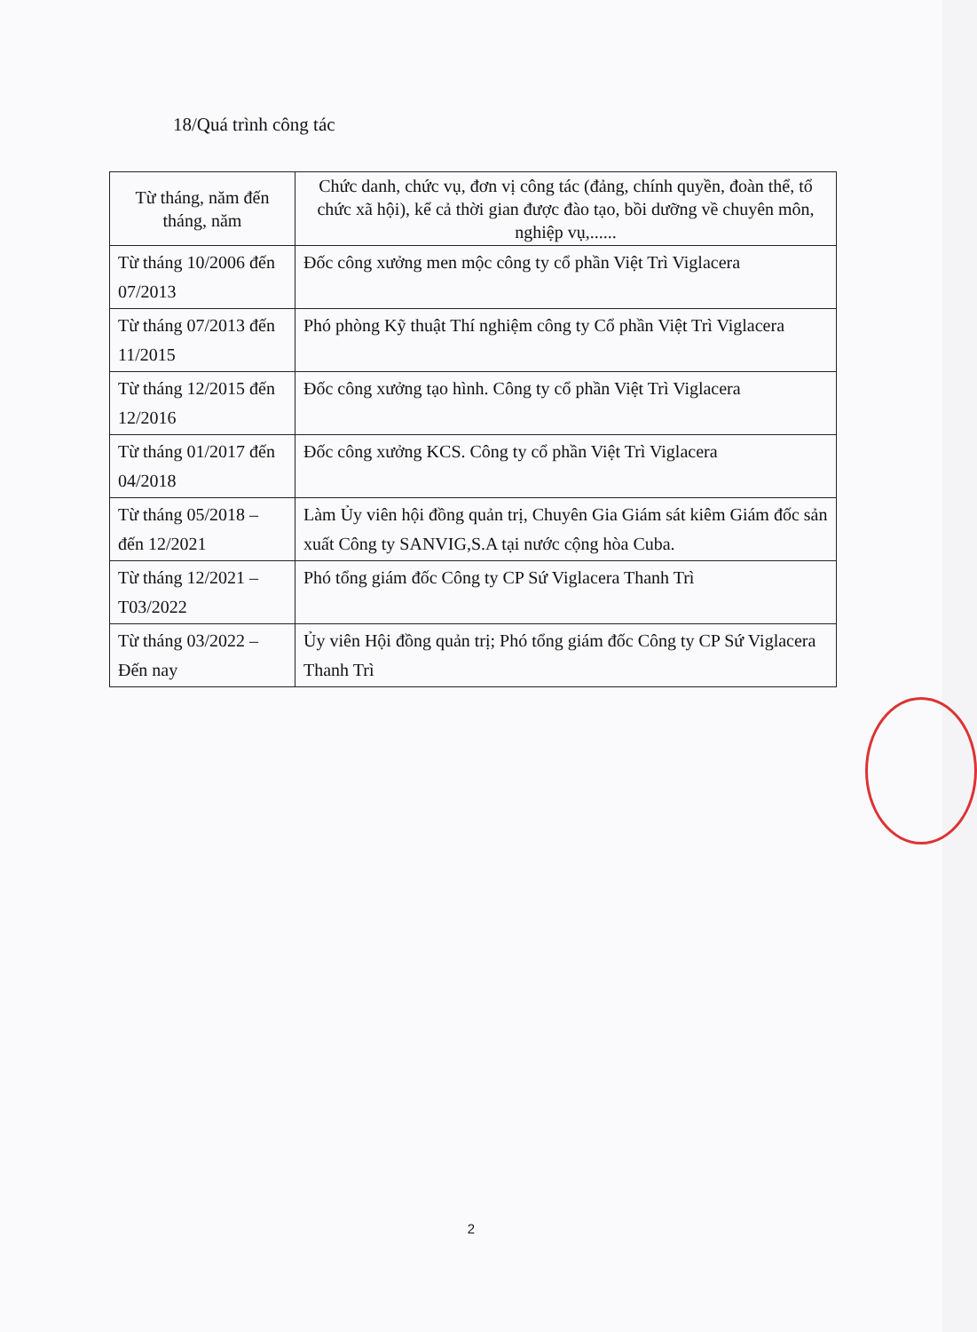18/Quá trình công tác
| Từ tháng, năm đến tháng, năm | Chức danh, chức vụ, đơn vị công tác (đảng, chính quyền, đoàn thể, tổ chức xã hội), kể cả thời gian được đào tạo, bồi dưỡng về chuyên môn, nghiệp vụ,...... |
| --- | --- |
| Từ tháng 10/2006 đến 07/2013 | Đốc công xưởng men mộc công ty cổ phần Việt Trì Viglacera |
| Từ tháng 07/2013 đến 11/2015 | Phó phòng Kỹ thuật Thí nghiệm công ty Cổ phần Việt Trì Viglacera |
| Từ tháng 12/2015 đến 12/2016 | Đốc công xưởng tạo hình. Công ty cổ phần Việt Trì Viglacera |
| Từ tháng 01/2017 đến 04/2018 | Đốc công xưởng KCS. Công ty cổ phần Việt Trì Viglacera |
| Từ tháng 05/2018 – đến 12/2021 | Làm Ủy viên hội đồng quản trị, Chuyên Gia Giám sát kiêm Giám đốc sản xuất Công ty SANVIG,S.A tại nước cộng hòa Cuba. |
| Từ tháng 12/2021 – T03/2022 | Phó tổng giám đốc Công ty CP Sứ Viglacera Thanh Trì |
| Từ tháng 03/2022 – Đến nay | Ủy viên Hội đồng quản trị; Phó tổng giám đốc Công ty CP Sứ Viglacera Thanh Trì |
2